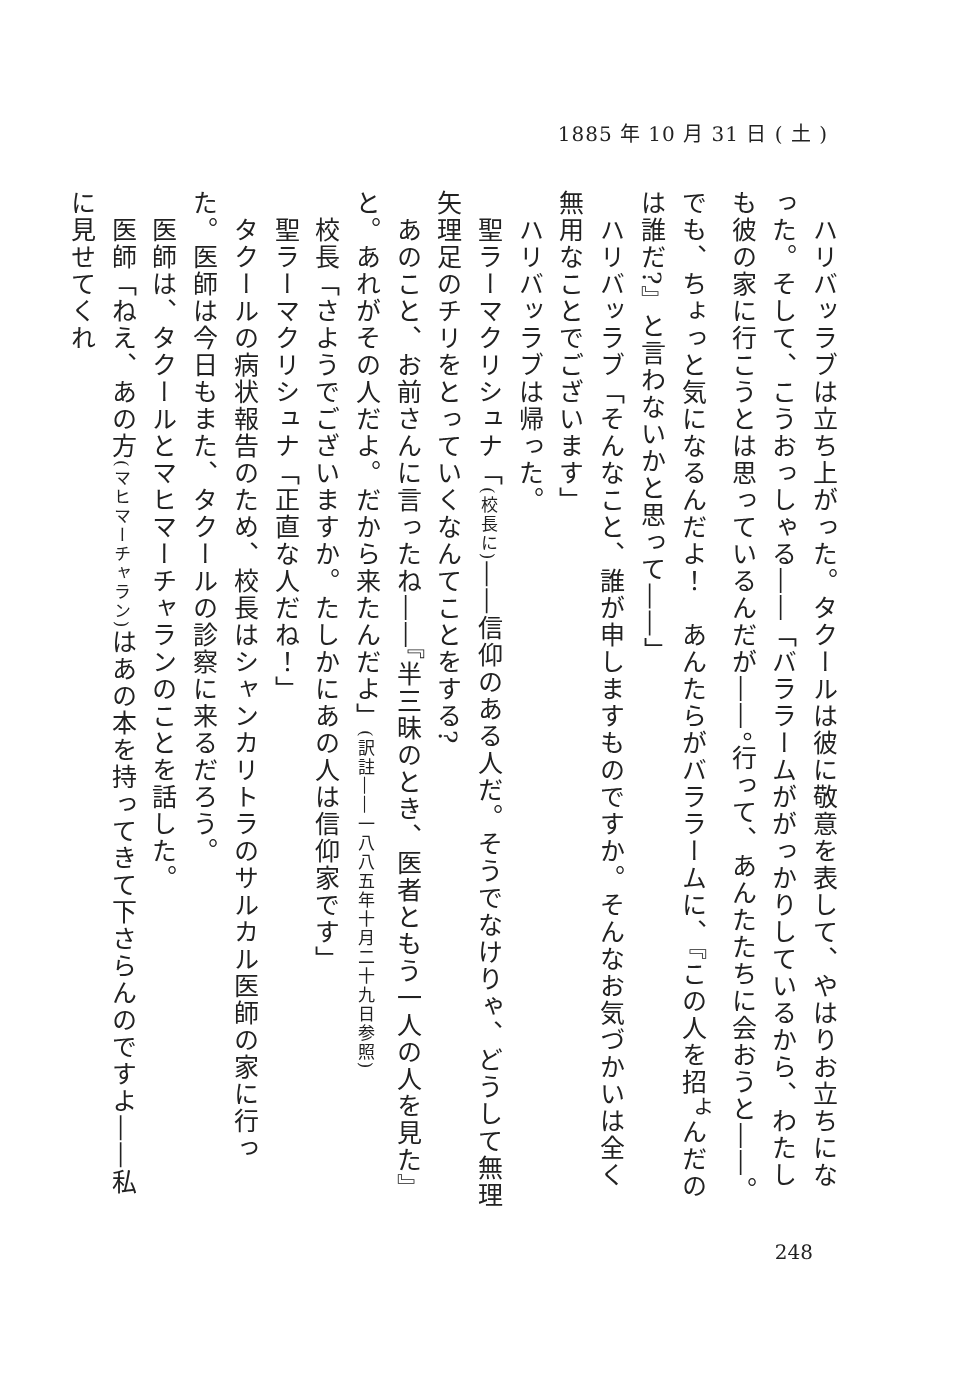1885 年 10 月 31 日 ( 土 )
　ハリバッラブは立ち上がった。タクールは彼に敬意を表して、やはりお立ちになった。そして、こうおっしゃる――「バララームががっかりしているから、わたしも彼の家に行こうとは思っているんだが――。行って、あんたたちに会おうと――。でも、ちょっと気になるんだよ！　あんたらがバララームに、『この人を招<sup>よ</sup>んだのは誰だ?』と言わないかと思って――」
　ハリバッラブ「そんなこと、誰が申しますものですか。そんなお気づかいは全く無用なことでございます」
　ハリバッラブは帰った。
　聖ラーマクリシュナ「(校長に)――信仰のある人だ。そうでなけりゃ、どうして無理矢理足のチリをとっていくなんてことをする?
　あのこと、お前さんに言ったね――『半三昧のとき、医者ともう一人の人を見た』と。あれがその人だよ。だから来たんだよ」(訳註――一八八五年十月二十九日参照)
　校長「さようでございますか。たしかにあの人は信仰家です」
　聖ラーマクリシュナ「正直な人だね！」
　タクールの病状報告のため、校長はシャンカリトラのサルカル医師の家に行った。医師は今日もまた、タクールの診察に来るだろう。
　医師は、タクールとマヒマーチャランのことを話した。
　医師「ねえ、あの方(マヒマーチャラン) はあの本を持ってきて下さらんのですよ――私に見せてくれ
248